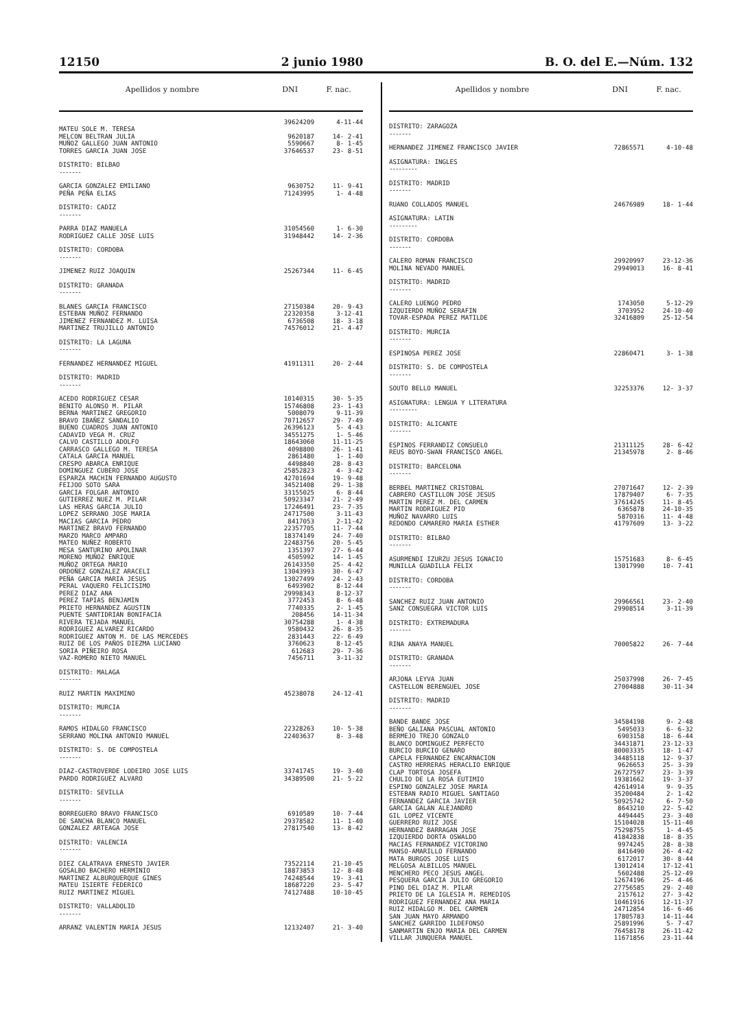12150 2 junio 1980 B. O. del E.—Núm. 132
| Apellidos y nombre | DNI | F. nac. |
| --- | --- | --- |
| MATEU SOLE M. TERESA | 39624209 | 4-11-44 |
| MELCON BELTRAN JULIA | 9620187 | 14- 2-41 |
| MUÑOZ GALLEGO JUAN ANTONIO | 5590667 | 8- 1-45 |
| TORRES GARCIA JUAN JOSE | 37646537 | 23- 8-51 |
| DISTRITO: BILBAO | | |
| ------- | | |
| GARCIA GONZALEZ EMILIANO | 9630752 | 11- 9-41 |
| PEÑA PEÑA ELIAS | 71243995 | 1- 4-48 |
| DISTRITO: CADIZ | | |
| ------- | | |
| PARRA DIAZ MANUELA | 31054560 | 1- 6-30 |
| RODRIGUEZ CALLE JOSE LUIS | 31948442 | 14- 2-36 |
| DISTRITO: CORDOBA | | |
| ------- | | |
| JIMENEZ RUIZ JOAQUIN | 25267344 | 11- 6-45 |
| DISTRITO: GRANADA | | |
| ------- | | |
| BLANES GARCIA FRANCISCO | 27150384 | 20- 9-43 |
| ESTEBAN MUÑOZ FERNANDO | 22320358 | 3-12-41 |
| JIMENEZ FERNANDEZ M. LUISA | 6736508 | 18- 3-18 |
| MARTINEZ TRUJILLO ANTONIO | 74576012 | 21- 4-47 |
| DISTRITO: LA LAGUNA | | |
| ------- | | |
| FERNANDEZ HERNANDEZ MIGUEL | 41911311 | 20- 2-44 |
| DISTRITO: MADRID | | |
| ------- | | |
| ACEDO RODRIGUEZ CESAR | 10140315 | 30- 5-35 |
| BENITO ALONSO M. PILAR | 15746808 | 23- 1-43 |
| BERNA MARTINEZ GREGORIO | 5008079 | 9-11-39 |
| BRAVO IBAÑEZ SANDALIO | 70712657 | 29- 7-49 |
| BUENO CUADROS JUAN ANTONIO | 26396123 | 5- 4-43 |
| CADAVID VEGA M. CRUZ | 34551275 | 1- 5-46 |
| CALVO CASTILLO ADOLFO | 18643060 | 11-11-25 |
| CARRASCO GALLEGO M. TERESA | 4098800 | 26- 1-41 |
| CATALA GARCIA MANUEL | 2861480 | 1- 1-40 |
| CRESPO ABARCA ENRIQUE | 4498840 | 28- 8-43 |
| DOMINGUEZ CUBERO JOSE | 25852823 | 4- 3-42 |
| ESPARZA MACHIN FERNANDO AUGUSTO | 42701694 | 19- 9-48 |
| FEIJOO SOTO SARA | 34521408 | 29- 1-38 |
| GARCIA FOLGAR ANTONIO | 33155025 | 6- 8-44 |
| GUTIERREZ NUEZ M. PILAR | 50923347 | 21- 2-49 |
| LAS HERAS GARCIA JULIO | 17246491 | 23- 7-35 |
| LOPEZ SERRANO JOSE MARIA | 24717500 | 3-11-43 |
| MACIAS GARCIA PEDRO | 8417053 | 2-11-42 |
| MARTINEZ BRAVO FERNANDO | 22357705 | 11- 7-44 |
| MARZO MARCO AMPARO | 18374149 | 24- 7-40 |
| MATEO NUÑEZ ROBERTO | 22483756 | 20- 5-45 |
| MESA SANTURINO APOLINAR | 1351397 | 27- 6-44 |
| MORENO MUÑOZ ENRIQUE | 4505992 | 14- 1-45 |
| MUÑOZ ORTEGA MARIO | 26143350 | 25- 4-42 |
| ORDOÑEZ GONZALEZ ARACELI | 13043993 | 30- 6-47 |
| PEÑA GARCIA MARIA JESUS | 13027499 | 24- 2-43 |
| PERAL VAQUERO FELICISIMO | 6493902 | 8-12-44 |
| PEREZ DIAZ ANA | 29998343 | 8-12-37 |
| PEREZ TAPIAS BENJAMIN | 3772453 | 8- 6-48 |
| PRIETO HERNANDEZ AGUSTIN | 7740335 | 2- 1-45 |
| PUENTE SANTIDRIAN BONIFACIA | 208456 | 14-11-34 |
| RIVERA TEJADA MANUEL | 30754288 | 1- 4-38 |
| RODRIGUEZ ALVAREZ RICARDO | 9580432 | 26- 8-35 |
| RODRIGUEZ ANTON M. DE LAS MERCEDES | 2831443 | 22- 6-49 |
| RUIZ DE LOS PAÑOS DIEZMA LUCIANO | 3760623 | 8-12-45 |
| SORIA PIÑEIRO ROSA | 612683 | 29- 7-36 |
| VAZ-ROMERO NIETO MANUEL | 7456711 | 3-11-32 |
| DISTRITO: MALAGA | | |
| ------- | | |
| RUIZ MARTIN MAXIMINO | 45238078 | 24-12-41 |
| DISTRITO: MURCIA | | |
| ------- | | |
| RAMOS HIDALGO FRANCISCO | 22328263 | 10- 5-38 |
| SERRANO MOLINA ANTONIO MANUEL | 22403637 | 8- 3-48 |
| DISTRITO: S. DE COMPOSTELA | | |
| ------- | | |
| DIAZ-CASTROVERDE LODEIRO JOSE LUIS | 33741745 | 19- 3-40 |
| PARDO RODRIGUEZ ALVARO | 34389500 | 21- 5-22 |
| DISTRITO: SEVILLA | | |
| ------- | | |
| BORREGUERO BRAVO FRANCISCO | 6910589 | 10- 7-44 |
| DE SANCHA BLANCO MANUEL | 29378582 | 11- 1-40 |
| GONZALEZ ARTEAGA JOSE | 27817540 | 13- 8-42 |
| DISTRITO: VALENCIA | | |
| ------- | | |
| DIEZ CALATRAVA ERNESTO JAVIER | 73522114 | 21-10-45 |
| GOSALBO BACHERO HERMINIO | 18873853 | 12- 8-48 |
| MARTINEZ ALBURQUERQUE GINES | 74248544 | 19- 3-41 |
| MATEU ISIERTE FEDERICO | 18687220 | 23- 5-47 |
| RUIZ MARTINEZ MIGUEL | 74127488 | 10-10-45 |
| DISTRITO: VALLADOLID | | |
| ------- | | |
| ARRANZ VALENTIN MARIA JESUS | 12132407 | 21- 3-40 |
| Apellidos y nombre | DNI | F. nac. |
| --- | --- | --- |
| DISTRITO: ZARAGOZA | | |
| ------- | | |
| HERNANDEZ JIMENEZ FRANCISCO JAVIER | 72865571 | 4-10-48 |
| ASIGNATURA: INGLES | | |
| --------- | | |
| DISTRITO: MADRID | | |
| ------- | | |
| RUANO COLLADOS MANUEL | 24676989 | 18- 1-44 |
| ASIGNATURA: LATIN | | |
| --------- | | |
| DISTRITO: CORDOBA | | |
| ------- | | |
| CALERO ROMAN FRANCISCO | 29920997 | 23-12-36 |
| MOLINA NEVADO MANUEL | 29949013 | 16- 8-41 |
| DISTRITO: MADRID | | |
| ------- | | |
| CALERO LUENGO PEDRO | 1743050 | 5-12-29 |
| IZQUIERDO MUÑOZ SERAFIN | 3703952 | 24-10-40 |
| TOVAR-ESPADA PEREZ MATILDE | 32416809 | 25-12-54 |
| DISTRITO: MURCIA | | |
| ------- | | |
| ESPINOSA PEREZ JOSE | 22860471 | 3- 1-38 |
| DISTRITO: S. DE COMPOSTELA | | |
| ------- | | |
| SOUTO BELLO MANUEL | 32253376 | 12- 3-37 |
| ASIGNATURA: LENGUA Y LITERATURA | | |
| --------- | | |
| DISTRITO: ALICANTE | | |
| ------- | | |
| ESPINOS FERRANDIZ CONSUELO | 21311125 | 28- 6-42 |
| REUS BOYO-SWAN FRANCISCO ANGEL | 21345978 | 2- 8-46 |
| DISTRITO: BARCELONA | | |
| ------- | | |
| BERBEL MARTINEZ CRISTOBAL | 27071647 | 12- 2-39 |
| CABRERO CASTILLON JOSE JESUS | 17879407 | 6- 7-35 |
| MARTIN PEREZ M. DEL CARMEN | 37614245 | 11- 8-45 |
| MARTIN RODRIGUEZ PIO | 6365878 | 24-10-35 |
| MUÑOZ NAVARRO LUIS | 5870316 | 11- 4-48 |
| REDONDO CAMARERO MARIA ESTHER | 41797609 | 13- 3-22 |
| DISTRITO: BILBAO | | |
| ------- | | |
| ASURMENDI IZURZU JESUS IGNACIO | 15751683 | 8- 6-45 |
| MUNILLA GUADILLA FELIX | 13017990 | 10- 7-41 |
| DISTRITO: CORDOBA | | |
| ------- | | |
| SANCHEZ RUIZ JUAN ANTONIO | 29966561 | 23- 2-40 |
| SANZ CONSUEGRA VICTOR LUIS | 29908514 | 3-11-39 |
| DISTRITO: EXTREMADURA | | |
| ------- | | |
| RINA ANAYA MANUEL | 70005822 | 26- 7-44 |
| DISTRITO: GRANADA | | |
| ------- | | |
| ARJONA LEYVA JUAN | 25037998 | 26- 7-45 |
| CASTELLON BERENGUEL JOSE | 27004888 | 30-11-34 |
| DISTRITO: MADRID | | |
| ------- | | |
| BANDE BANDE JOSE | 34584198 | 9- 2-48 |
| BEÑO GALIANA PASCUAL ANTONIO | 5495033 | 6- 6-32 |
| BERMEJO TREJO GONZALO | 6903158 | 18- 6-44 |
| BLANCO DOMINGUEZ PERFECTO | 34431871 | 23-12-33 |
| BURCIO BURCIO GENARO | 80003335 | 18- 1-47 |
| CAPELA FERNANDEZ ENCARNACION | 34485118 | 12- 9-37 |
| CASTRO HERRERAS HERACLIO ENRIQUE | 9626653 | 25- 3-39 |
| CLAP TORTOSA JOSEFA | 26727597 | 23- 3-39 |
| CHULIO DE LA ROSA EUTIMIO | 19381662 | 19- 3-37 |
| ESPINO GONZALEZ JOSE MARIA | 42614914 | 9- 9-35 |
| ESTEBAN RADIO MIGUEL SANTIAGO | 35200484 | 2- 1-42 |
| FERNANDEZ GARCIA JAVIER | 50925742 | 6- 7-50 |
| GARCIA GALAN ALEJANDRO | 8643210 | 22- 5-42 |
| GIL LOPEZ VICENTE | 4494445 | 23- 3-40 |
| GUERRERO RUIZ JOSE | 15104028 | 15-11-40 |
| HERNANDEZ BARRAGAN JOSE | 75298755 | 1- 4-45 |
| IZQUIERDO DORTA OSWALDO | 41842838 | 18- 8-35 |
| MACIAS FERNANDEZ VICTORINO | 9974245 | 28- 8-38 |
| MANSO-AMARILLO FERNANDO | 8416490 | 26- 4-42 |
| MATA BURGOS JOSE LUIS | 6172017 | 30- 8-44 |
| MELGOSA ALBILLOS MANUEL | 13012414 | 17-12-41 |
| MENCHERO PECO JESUS ANGEL | 5602488 | 25-12-49 |
| PESQUERA GARCIA JULIO GREGORIO | 12674196 | 25- 4-46 |
| PINO DEL DIAZ M. PILAR | 27756585 | 29- 2-40 |
| PRIETO DE LA IGLESIA M. REMEDIOS | 2157612 | 27- 3-42 |
| RODRIGUEZ FERNANDEZ ANA MARIA | 10461916 | 12-11-37 |
| RUIZ HIDALGO M. DEL CARMEN | 24712854 | 16- 6-46 |
| SAN JUAN MAYO ARMANDO | 17805783 | 14-11-44 |
| SANCHEZ GARRIDO ILDEFONSO | 25891996 | 5- 7-47 |
| SANMARTIN ENJO MARIA DEL CARMEN | 76458178 | 26-11-42 |
| VILLAR JUNQUERA MANUEL | 11671856 | 23-11-44 |